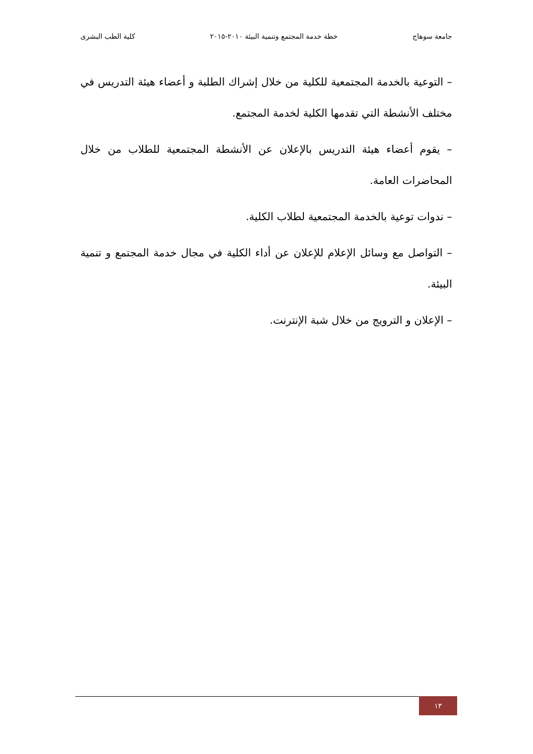جامعة سوهاج خطة خدمة المجتمع وتنمية البيئة ٢٠١٠-٢٠١٥ كلية الطب البشرى
– التوعية بالخدمة المجتمعية للكلية من خلال إشراك الطلبة و أعضاء هيئة التدريس في مختلف الأنشطة التي تقدمها الكلية لخدمة المجتمع.
– يقوم أعضاء هيئة التدريس بالإعلان عن الأنشطة المجتمعية للطلاب من خلال المحاضرات العامة.
– ندوات توعية بالخدمة المجتمعية لطلاب الكلية.
– التواصل مع وسائل الإعلام للإعلان عن أداء الكلية في مجال خدمة المجتمع و تنمية البيئة.
– الإعلان و الترويج من خلال شبة الإنترنت.
١٣